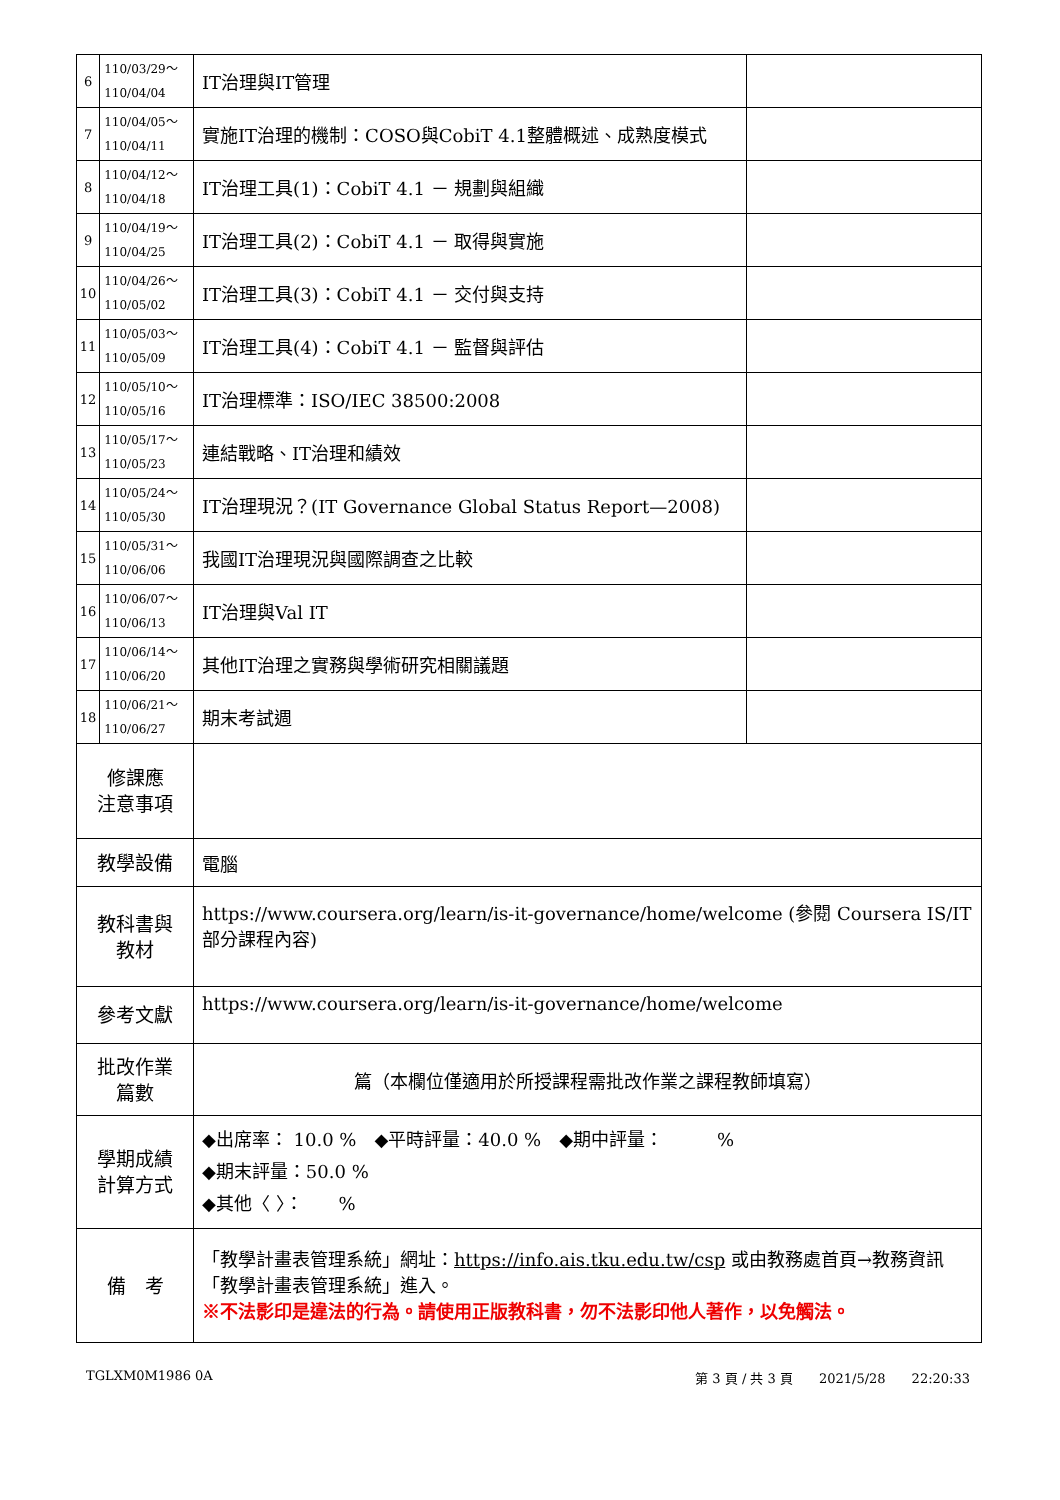| 6 | 110/03/29～ 110/04/04 | IT治理與IT管理 | |
| 7 | 110/04/05～ 110/04/11 | 實施IT治理的機制：COSO與CobiT 4.1整體概述、成熟度模式 | |
| 8 | 110/04/12～ 110/04/18 | IT治理工具(1)：CobiT 4.1 － 規劃與組織 | |
| 9 | 110/04/19～ 110/04/25 | IT治理工具(2)：CobiT 4.1 － 取得與實施 | |
| 10 | 110/04/26～ 110/05/02 | IT治理工具(3)：CobiT 4.1 － 交付與支持 | |
| 11 | 110/05/03～ 110/05/09 | IT治理工具(4)：CobiT 4.1 － 監督與評估 | |
| 12 | 110/05/10～ 110/05/16 | IT治理標準：ISO/IEC 38500:2008 | |
| 13 | 110/05/17～ 110/05/23 | 連結戰略、IT治理和績效 | |
| 14 | 110/05/24～ 110/05/30 | IT治理現況？(IT Governance Global Status Report—2008) | |
| 15 | 110/05/31～ 110/06/06 | 我國IT治理現況與國際調查之比較 | |
| 16 | 110/06/07～ 110/06/13 | IT治理與Val IT | |
| 17 | 110/06/14～ 110/06/20 | 其他IT治理之實務與學術研究相關議題 | |
| 18 | 110/06/21～ 110/06/27 | 期末考試週 | |
| 修課應 注意事項 | | | |
| 教學設備 | | 電腦 | |
| 教科書與 教材 | | https://www.coursera.org/learn/is-it-governance/home/welcome (參閱 Coursera IS/IT 部分課程內容) | |
| 參考文獻 | | https://www.coursera.org/learn/is-it-governance/home/welcome | |
| 批改作業 篇數 | | 篇（本欄位僅適用於所授課程需批改作業之課程教師填寫） | |
| 學期成績 計算方式 | | ◆出席率： 10.0 % ◆平時評量：40.0 % ◆期中評量： % ◆期末評量：50.0 % ◆其他〈 〉： % | |
| 備 考 | | 「教學計畫表管理系統」網址： https://info.ais.tku.edu.tw/csp 或由教務處首頁→教務資訊「教學計畫表管理系統」進入。 ※不法影印是違法的行為。請使用正版教科書，勿不法影印他人著作，以免觸法。 | |
TGLXM0M1986 0A 第 3 頁 / 共 3 頁　　2021/5/28　　22:20:33